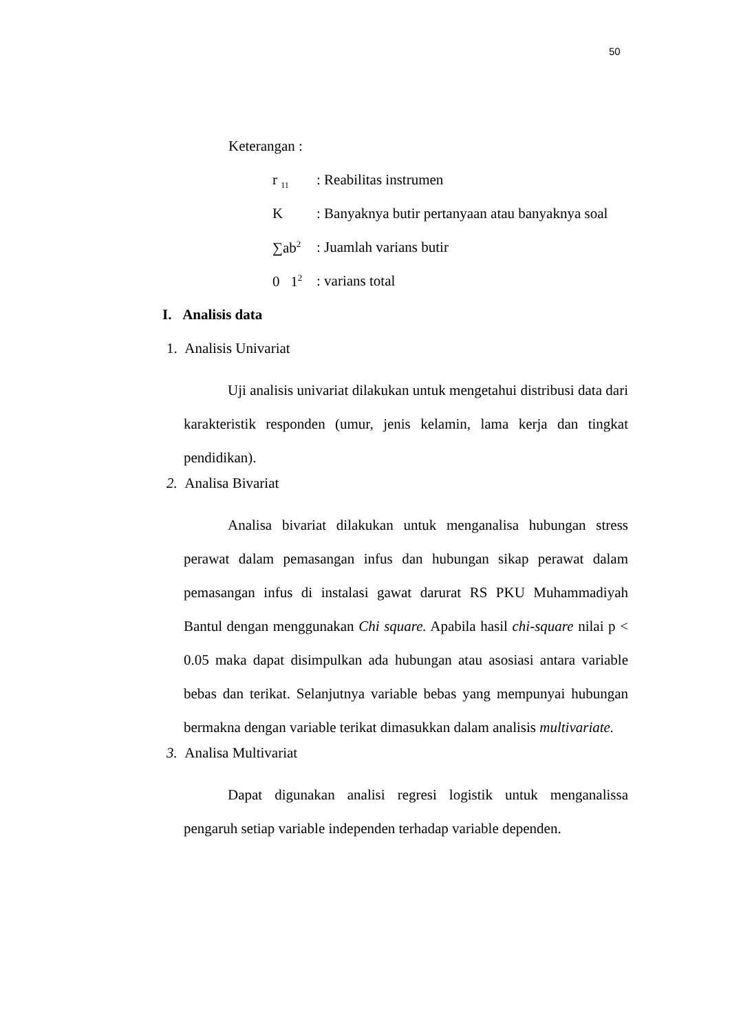50
Keterangan :
r <sub>11</sub>: Reabilitas instrumen
K: Banyaknya butir pertanyaan atau banyaknya soal
∑ab<sup>2</sup>: Juamlah varians butir
0 1<sup>2</sup>: varians total
I. Analisis data
1. Analisis Univariat
Uji analisis univariat dilakukan untuk mengetahui distribusi data dari karakteristik responden (umur, jenis kelamin, lama kerja dan tingkat pendidikan).
2. Analisa Bivariat
Analisa bivariat dilakukan untuk menganalisa hubungan stress perawat dalam pemasangan infus dan hubungan sikap perawat dalam pemasangan infus di instalasi gawat darurat RS PKU Muhammadiyah Bantul dengan menggunakan Chi square. Apabila hasil chi-square nilai p < 0.05 maka dapat disimpulkan ada hubungan atau asosiasi antara variable bebas dan terikat. Selanjutnya variable bebas yang mempunyai hubungan bermakna dengan variable terikat dimasukkan dalam analisis multivariate.
3. Analisa Multivariat
Dapat digunakan analisi regresi logistik untuk menganalissa pengaruh setiap variable independen terhadap variable dependen.